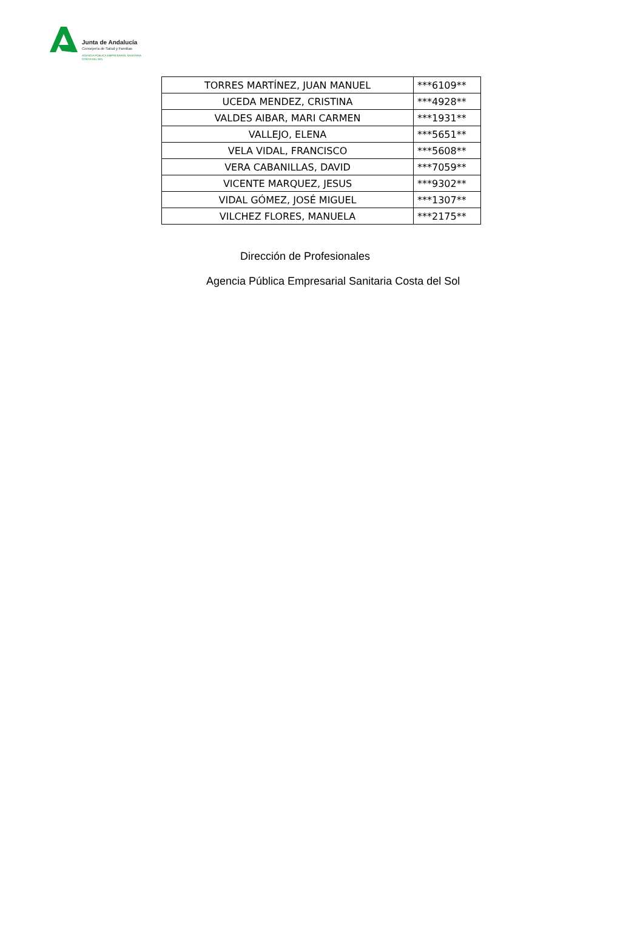Junta de Andalucía
Consejería de Salud y Familias
AGENCIA PÚBLICA EMPRESARIAL SANITARIA
COSTA DEL SOL
| TORRES MARTÍNEZ, JUAN MANUEL | ***6109** |
| UCEDA MENDEZ, CRISTINA | ***4928** |
| VALDES AIBAR, MARI CARMEN | ***1931** |
| VALLEJO, ELENA | ***5651** |
| VELA VIDAL, FRANCISCO | ***5608** |
| VERA CABANILLAS, DAVID | ***7059** |
| VICENTE MARQUEZ, JESUS | ***9302** |
| VIDAL GÓMEZ, JOSÉ MIGUEL | ***1307** |
| VILCHEZ FLORES, MANUELA | ***2175** |
Dirección de Profesionales
Agencia Pública Empresarial Sanitaria Costa del Sol